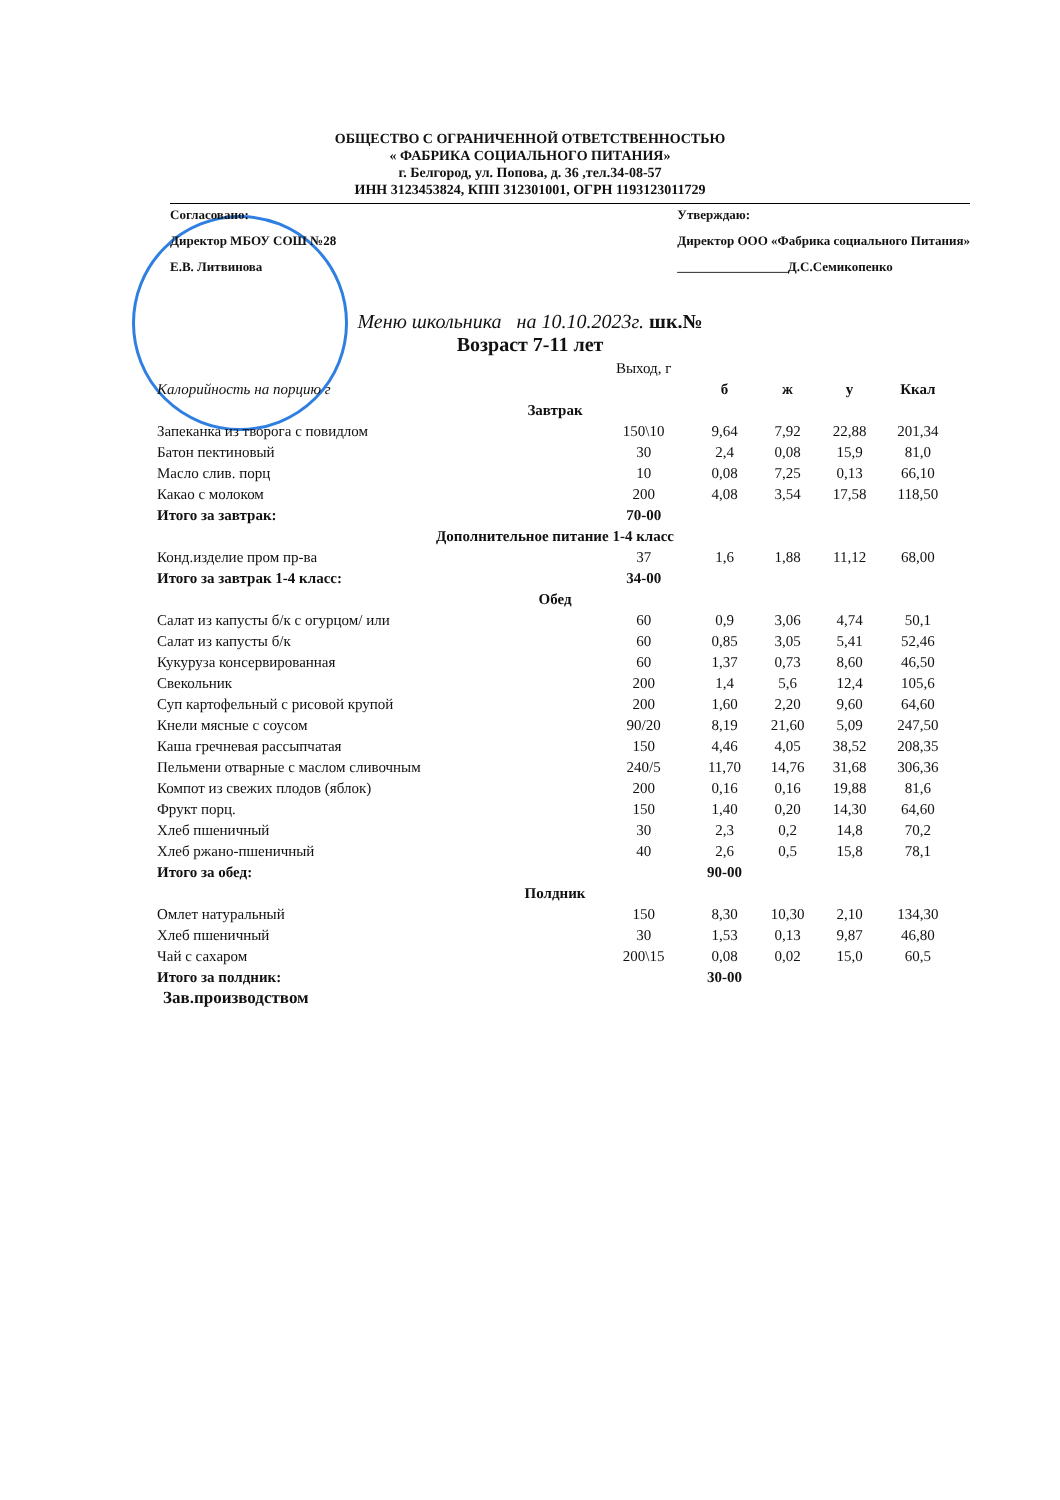ОБЩЕСТВО С ОГРАНИЧЕННОЙ ОТВЕТСТВЕННОСТЬЮ
« ФАБРИКА СОЦИАЛЬНОГО ПИТАНИЯ»
г. Белгород, ул. Попова, д. 36 ,тел.34-08-57
ИНН 3123453824, КПП 312301001, ОГРН 1193123011729
Согласовано:
Директор МБОУ СОШ №28
Е.В. Литвинова
Утверждаю:
Директор ООО «Фабрика социального Питания»
_________________Д.С.Семикопенко
Меню школьника на 10.10.2023г. шк.№
Возраст 7-11 лет
| | Выход, г | | | | |
| Калорийность на порцию г | | б | ж | у | Ккал |
| Завтрак | | | | | |
| Запеканка из творога с повидлом | 150\10 | 9,64 | 7,92 | 22,88 | 201,34 |
| Батон пектиновый | 30 | 2,4 | 0,08 | 15,9 | 81,0 |
| Масло слив. порц | 10 | 0,08 | 7,25 | 0,13 | 66,10 |
| Какао с молоком | 200 | 4,08 | 3,54 | 17,58 | 118,50 |
| Итого за завтрак: | 70-00 | | | | |
| Дополнительное питание 1-4 класс | | | | | |
| Конд.изделие пром пр-ва | 37 | 1,6 | 1,88 | 11,12 | 68,00 |
| Итого за завтрак 1-4 класс: | 34-00 | | | | |
| Обед | | | | | |
| Салат из капусты б/к с огурцом/ или | 60 | 0,9 | 3,06 | 4,74 | 50,1 |
| Салат из капусты б/к | 60 | 0,85 | 3,05 | 5,41 | 52,46 |
| Кукуруза консервированная | 60 | 1,37 | 0,73 | 8,60 | 46,50 |
| Свекольник | 200 | 1,4 | 5,6 | 12,4 | 105,6 |
| Суп картофельный с рисовой крупой | 200 | 1,60 | 2,20 | 9,60 | 64,60 |
| Кнели мясные с соусом | 90/20 | 8,19 | 21,60 | 5,09 | 247,50 |
| Каша гречневая рассыпчатая | 150 | 4,46 | 4,05 | 38,52 | 208,35 |
| Пельмени отварные с маслом сливочным | 240/5 | 11,70 | 14,76 | 31,68 | 306,36 |
| Компот из свежих плодов (яблок) | 200 | 0,16 | 0,16 | 19,88 | 81,6 |
| Фрукт порц. | 150 | 1,40 | 0,20 | 14,30 | 64,60 |
| Хлеб пшеничный | 30 | 2,3 | 0,2 | 14,8 | 70,2 |
| Хлеб ржано-пшеничный | 40 | 2,6 | 0,5 | 15,8 | 78,1 |
| Итого за обед: | | 90-00 | | | |
| Полдник | | | | | |
| Омлет натуральный | 150 | 8,30 | 10,30 | 2,10 | 134,30 |
| Хлеб пшеничный | 30 | 1,53 | 0,13 | 9,87 | 46,80 |
| Чай с сахаром | 200\15 | 0,08 | 0,02 | 15,0 | 60,5 |
| Итого за полдник: | | 30-00 | | | |
Зав.производством